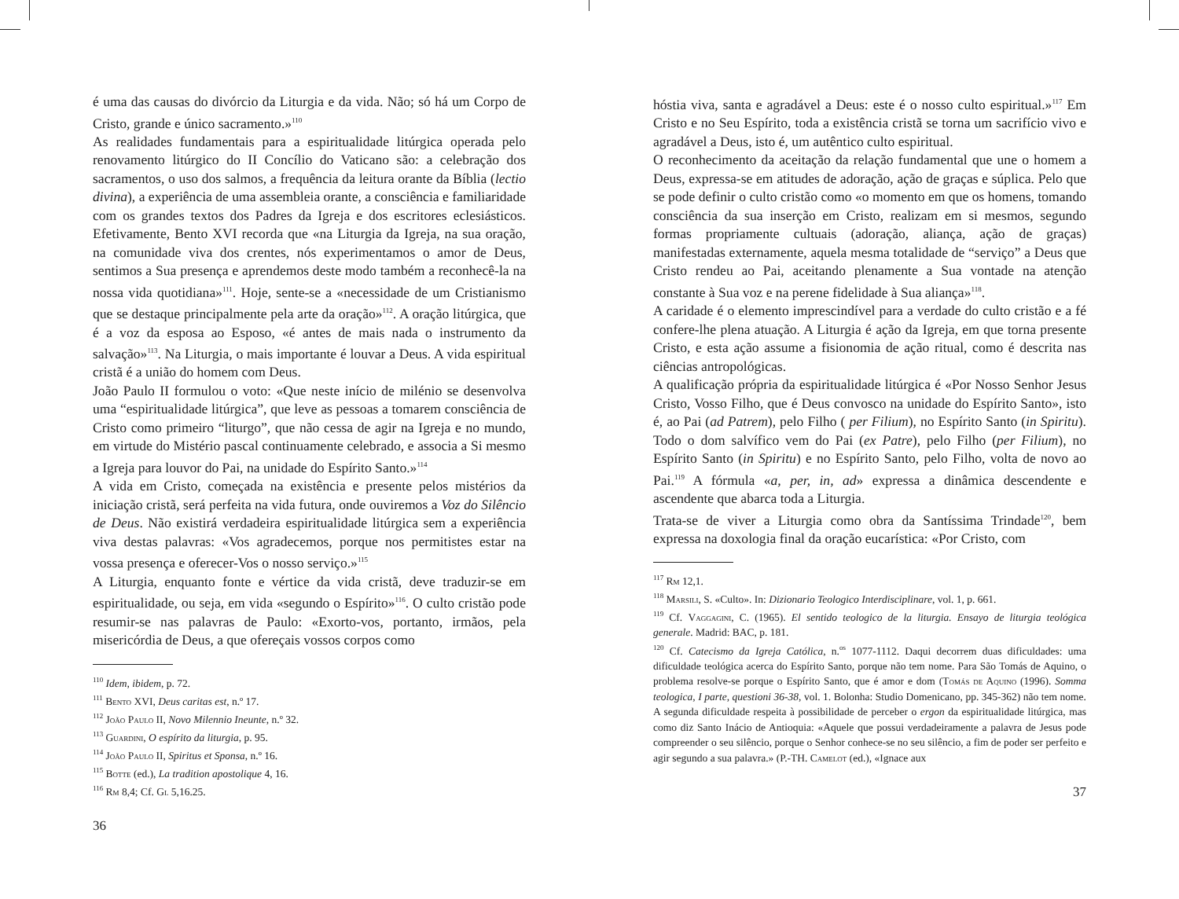é uma das causas do divórcio da Liturgia e da vida. Não; só há um Corpo de Cristo, grande e único sacramento.»<sup>110</sup>
As realidades fundamentais para a espiritualidade litúrgica operada pelo renovamento litúrgico do II Concílio do Vaticano são: a celebração dos sacramentos, o uso dos salmos, a frequência da leitura orante da Bíblia (lectio divina), a experiência de uma assembleia orante, a consciência e familiaridade com os grandes textos dos Padres da Igreja e dos escritores eclesiásticos. Efetivamente, Bento XVI recorda que «na Liturgia da Igreja, na sua oração, na comunidade viva dos crentes, nós experimentamos o amor de Deus, sentimos a Sua presença e aprendemos deste modo também a reconhecê-la na nossa vida quotidiana»<sup>111</sup>. Hoje, sente-se a «necessidade de um Cristianismo que se destaque principalmente pela arte da oração»<sup>112</sup>. A oração litúrgica, que é a voz da esposa ao Esposo, «é antes de mais nada o instrumento da salvação»<sup>113</sup>. Na Liturgia, o mais importante é louvar a Deus. A vida espiritual cristã é a união do homem com Deus.
João Paulo II formulou o voto: «Que neste início de milénio se desenvolva uma “espiritualidade litúrgica”, que leve as pessoas a tomarem consciência de Cristo como primeiro “liturgo”, que não cessa de agir na Igreja e no mundo, em virtude do Mistério pascal continuamente celebrado, e associa a Si mesmo a Igreja para louvor do Pai, na unidade do Espírito Santo.»<sup>114</sup>
A vida em Cristo, começada na existência e presente pelos mistérios da iniciação cristã, será perfeita na vida futura, onde ouviremos a Voz do Silêncio de Deus. Não existirá verdadeira espiritualidade litúrgica sem a experiência viva destas palavras: «Vos agradecemos, porque nos permitistes estar na vossa presença e oferecer-Vos o nosso serviço.»<sup>115</sup>
A Liturgia, enquanto fonte e vértice da vida cristã, deve traduzir-se em espiritualidade, ou seja, em vida «segundo o Espírito»<sup>116</sup>. O culto cristão pode resumir-se nas palavras de Paulo: «Exorto-vos, portanto, irmãos, pela misericórdia de Deus, a que ofereçais vossos corpos como
<sup>110</sup> Idem, ibidem, p. 72.
<sup>111</sup> Bento XVI, Deus caritas est, n.º 17.
<sup>112</sup> João Paulo II, Novo Milennio Ineunte, n.º 32.
<sup>113</sup> Guardini, O espírito da liturgia, p. 95.
<sup>114</sup> João Paulo II, Spiritus et Sponsa, n.º 16.
<sup>115</sup> Botte (ed.), La tradition apostolique 4, 16.
<sup>116</sup> Rm 8,4; Cf. Gl 5,16.25.
36
hóstia viva, santa e agradável a Deus: este é o nosso culto espiritual.»<sup>117</sup> Em Cristo e no Seu Espírito, toda a existência cristã se torna um sacrifício vivo e agradável a Deus, isto é, um autêntico culto espiritual.
O reconhecimento da aceitação da relação fundamental que une o homem a Deus, expressa-se em atitudes de adoração, ação de graças e súplica. Pelo que se pode definir o culto cristão como «o momento em que os homens, tomando consciência da sua inserção em Cristo, realizam em si mesmos, segundo formas propriamente cultuais (adoração, aliança, ação de graças) manifestadas externamente, aquela mesma totalidade de “serviço” a Deus que Cristo rendeu ao Pai, aceitando plenamente a Sua vontade na atenção constante à Sua voz e na perene fidelidade à Sua aliança»<sup>118</sup>.
A caridade é o elemento imprescindível para a verdade do culto cristão e a fé confere-lhe plena atuação. A Liturgia é ação da Igreja, em que torna presente Cristo, e esta ação assume a fisionomia de ação ritual, como é descrita nas ciências antropológicas.
A qualificação própria da espiritualidade litúrgica é «Por Nosso Senhor Jesus Cristo, Vosso Filho, que é Deus convosco na unidade do Espírito Santo», isto é, ao Pai (ad Patrem), pelo Filho ( per Filium), no Espírito Santo (in Spiritu). Todo o dom salvífico vem do Pai (ex Patre), pelo Filho (per Filium), no Espírito Santo (in Spiritu) e no Espírito Santo, pelo Filho, volta de novo ao Pai.<sup>119</sup> A fórmula «a, per, in, ad» expressa a dinâmica descendente e ascendente que abarca toda a Liturgia.
Trata-se de viver a Liturgia como obra da Santíssima Trindade<sup>120</sup>, bem expressa na doxologia final da oração eucarística: «Por Cristo, com
<sup>117</sup> Rm 12,1.
<sup>118</sup> Marsili, S. «Culto». In: Dizionario Teologico Interdisciplinare, vol. 1, p. 661.
<sup>119</sup> Cf. Vaggagini, C. (1965). El sentido teologico de la liturgia. Ensayo de liturgia teológica generale. Madrid: BAC, p. 181.
<sup>120</sup> Cf. Catecismo da Igreja Católica, n.<sup>os</sup> 1077-1112. Daqui decorrem duas dificuldades: uma dificuldade teológica acerca do Espírito Santo, porque não tem nome. Para São Tomás de Aquino, o problema resolve-se porque o Espírito Santo, que é amor e dom (Tomás de Aquino (1996). Somma teologica, I parte, questioni 36-38, vol. 1. Bolonha: Studio Domenicano, pp. 345-362) não tem nome. A segunda dificuldade respeita à possibilidade de perceber o ergon da espiritualidade litúrgica, mas como diz Santo Inácio de Antioquia: «Aquele que possui verdadeiramente a palavra de Jesus pode compreender o seu silêncio, porque o Senhor conhece-se no seu silêncio, a fim de poder ser perfeito e agir segundo a sua palavra.» (P.-TH. Camelot (ed.), «Ignace aux
37